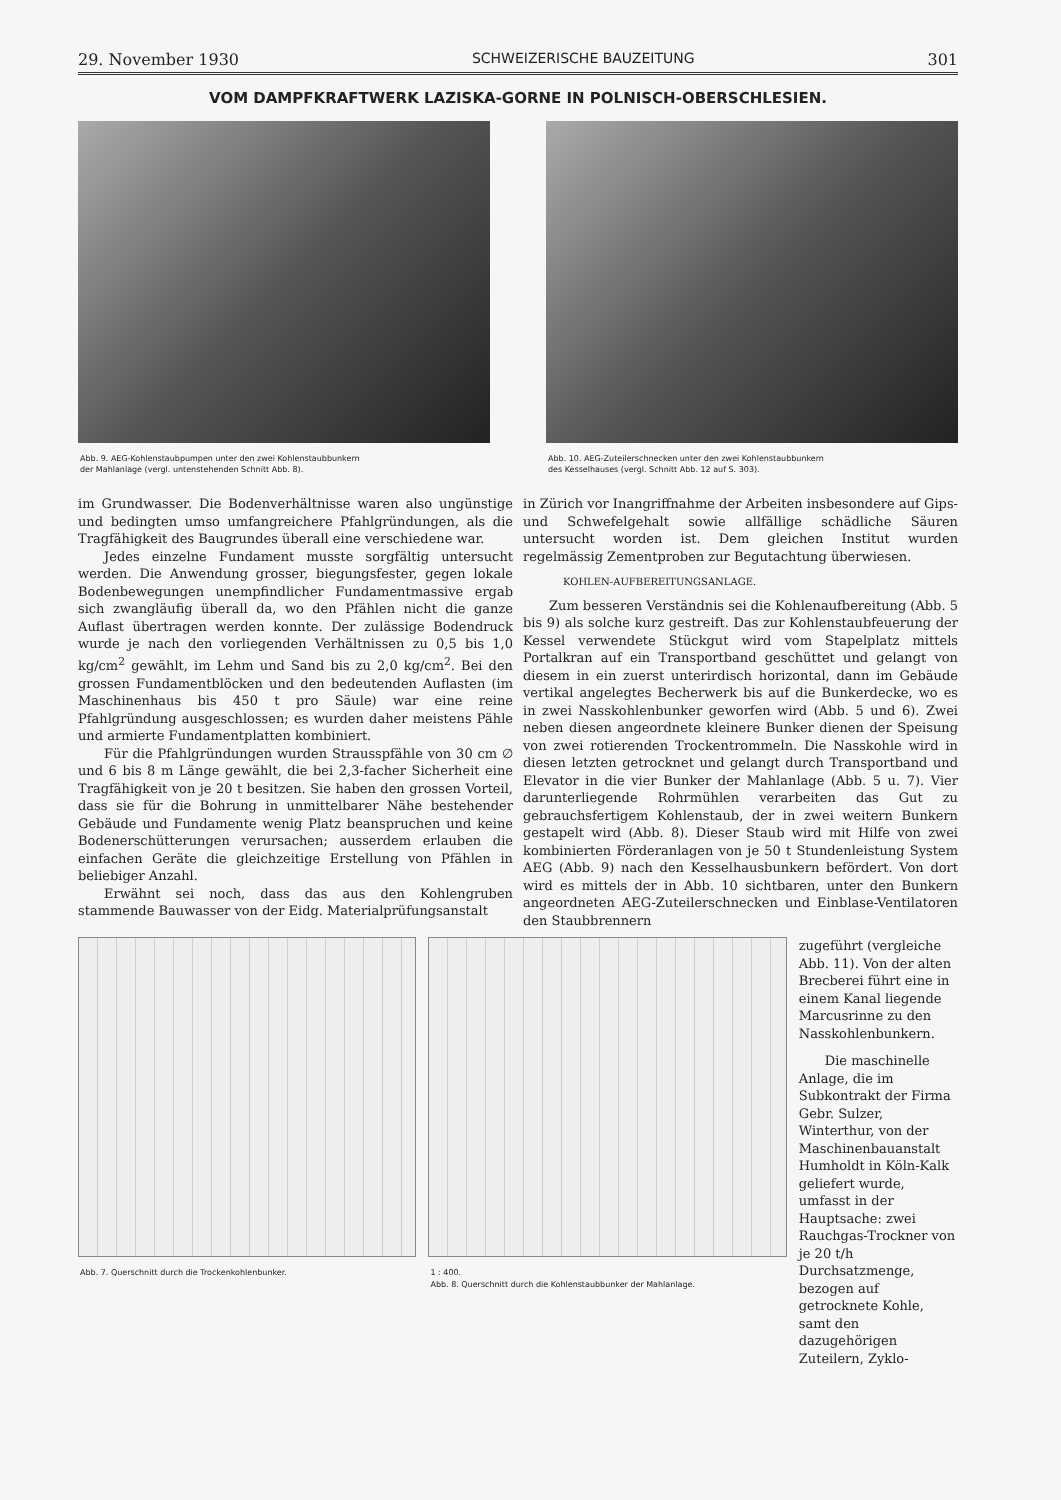29. November 1930 SCHWEIZERISCHE BAUZEITUNG 301
VOM DAMPFKRAFTWERK LAZISKA-GORNE IN POLNISCH-OBERSCHLESIEN.
Abb. 9. AEG-Kohlenstaubpumpen unter den zwei Kohlenstaubbunkern
der Mahlanlage (vergl. untenstehenden Schnitt Abb. 8).
Abb. 10. AEG-Zuteilerschnecken unter den zwei Kohlenstaubbunkern
des Kesselhauses (vergl. Schnitt Abb. 12 auf S. 303).
im Grundwasser. Die Bodenverhältnisse waren also ungünstige und bedingten umso umfangreichere Pfahlgründungen, als die Tragfähigkeit des Baugrundes überall eine verschiedene war.
Jedes einzelne Fundament musste sorgfältig untersucht werden. Die Anwendung grosser, biegungsfester, gegen lokale Bodenbewegungen unempfindlicher Fundamentmassive ergab sich zwangläufig überall da, wo den Pfählen nicht die ganze Auflast übertragen werden konnte. Der zulässige Bodendruck wurde je nach den vorliegenden Verhältnissen zu 0,5 bis 1,0 kg/cm<sup>2</sup> gewählt, im Lehm und Sand bis zu 2,0 kg/cm<sup>2</sup>. Bei den grossen Fundamentblöcken und den bedeutenden Auflasten (im Maschinenhaus bis 450 t pro Säule) war eine reine Pfahlgründung ausgeschlossen; es wurden daher meistens Pähle und armierte Fundamentplatten kombiniert.
Für die Pfahlgründungen wurden Strausspfähle von 30 cm ∅ und 6 bis 8 m Länge gewählt, die bei 2,3-facher Sicherheit eine Tragfähigkeit von je 20 t besitzen. Sie haben den grossen Vorteil, dass sie für die Bohrung in unmittelbarer Nähe bestehender Gebäude und Fundamente wenig Platz beanspruchen und keine Bodenerschütterungen verursachen; ausserdem erlauben die einfachen Geräte die gleichzeitige Erstellung von Pfählen in beliebiger Anzahl.
Erwähnt sei noch, dass das aus den Kohlengruben stammende Bauwasser von der Eidg. Materialprüfungsanstalt
in Zürich vor Inangriffnahme der Arbeiten insbesondere auf Gips- und Schwefelgehalt sowie allfällige schädliche Säuren untersucht worden ist. Dem gleichen Institut wurden regelmässig Zementproben zur Begutachtung überwiesen.
KOHLEN-AUFBEREITUNGSANLAGE.
Zum besseren Verständnis sei die Kohlenaufbereitung (Abb. 5 bis 9) als solche kurz gestreift. Das zur Kohlenstaubfeuerung der Kessel verwendete Stückgut wird vom Stapelplatz mittels Portalkran auf ein Transportband geschüttet und gelangt von diesem in ein zuerst unterirdisch horizontal, dann im Gebäude vertikal angelegtes Becherwerk bis auf die Bunkerdecke, wo es in zwei Nasskohlenbunker geworfen wird (Abb. 5 und 6). Zwei neben diesen angeordnete kleinere Bunker dienen der Speisung von zwei rotierenden Trockentrommeln. Die Nasskohle wird in diesen letzten getrocknet und gelangt durch Transportband und Elevator in die vier Bunker der Mahlanlage (Abb. 5 u. 7). Vier darunterliegende Rohrmühlen verarbeiten das Gut zu gebrauchsfertigem Kohlenstaub, der in zwei weitern Bunkern gestapelt wird (Abb. 8). Dieser Staub wird mit Hilfe von zwei kombinierten Förderanlagen von je 50 t Stundenleistung System AEG (Abb. 9) nach den Kesselhausbunkern befördert. Von dort wird es mittels der in Abb. 10 sichtbaren, unter den Bunkern angeordneten AEG-Zuteilerschnecken und Einblase-Ventilatoren den Staubbrennern
Abb. 7. Querschnitt durch die Trockenkohlenbunker.
1 : 400.
Abb. 8. Querschnitt durch die Kohlenstaubbunker der Mahlanlage.
zugeführt (vergleiche Abb. 11). Von der alten Brecberei führt eine in einem Kanal liegende Marcusrinne zu den Nasskohlenbunkern.
Die maschinelle Anlage, die im Subkontrakt der Firma Gebr. Sulzer, Winterthur, von der Maschinenbauanstalt Humholdt in Köln-Kalk geliefert wurde, umfasst in der Hauptsache: zwei Rauchgas-Trockner von je 20 t/h Durchsatzmenge, bezogen auf getrocknete Kohle, samt den dazugehörigen Zuteilern, Zyklo-